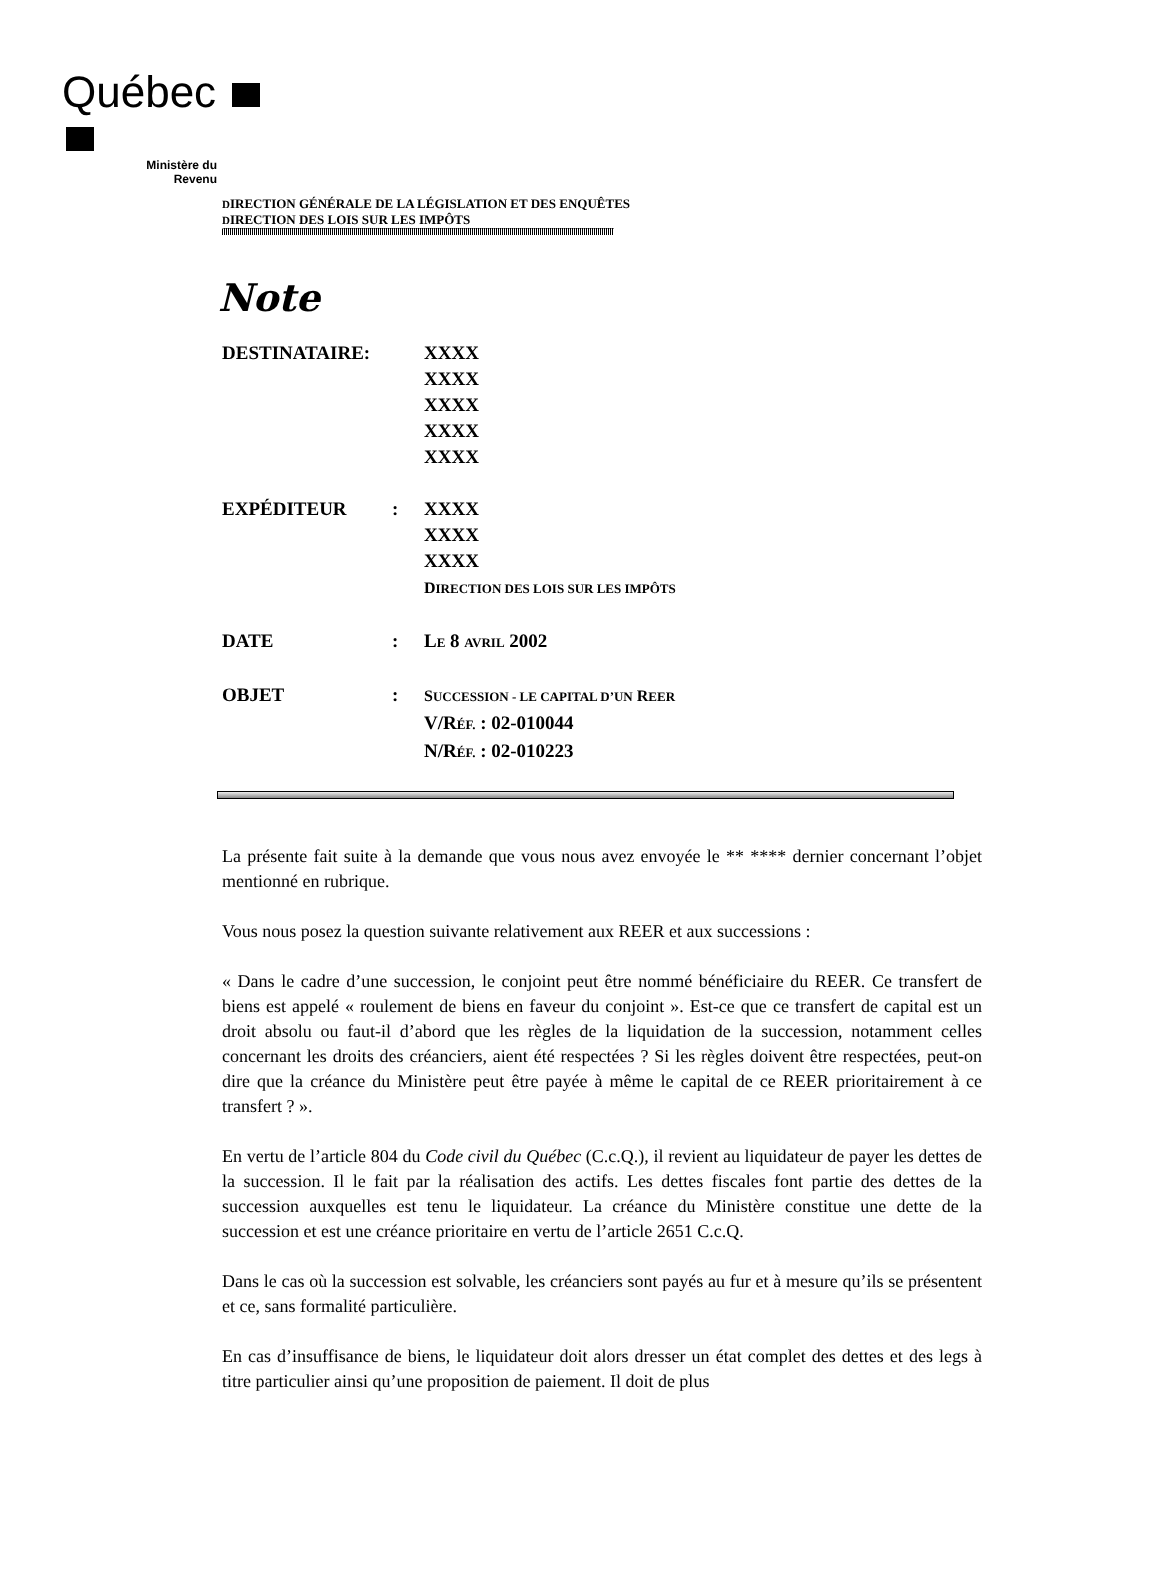Québec
Ministère du
Revenu
DIRECTION GÉNÉRALE DE LA LÉGISLATION ET DES ENQUÊTES
DIRECTION DES LOIS SUR LES IMPÔTS
Note
| DESTINATAIRE: | | XXXX XXXX XXXX XXXX XXXX |
| EXPÉDITEUR | : | XXXX XXXX XXXX D IRECTION DES LOIS SUR LES IMPÔTS |
| DATE | : | L E 8 AVRIL 2002 |
| OBJET | : | S UCCESSION - LE CAPITAL D’UN R EER V/R ÉF. : 02-010044 N/R ÉF. : 02-010223 |
La présente fait suite à la demande que vous nous avez envoyée le ** **** dernier concernant l’objet mentionné en rubrique.
Vous nous posez la question suivante relativement aux REER et aux successions :
« Dans le cadre d’une succession, le conjoint peut être nommé bénéficiaire du REER. Ce transfert de biens est appelé « roulement de biens en faveur du conjoint ». Est-ce que ce transfert de capital est un droit absolu ou faut-il d’abord que les règles de la liquidation de la succession, notamment celles concernant les droits des créanciers, aient été respectées ? Si les règles doivent être respectées, peut-on dire que la créance du Ministère peut être payée à même le capital de ce REER prioritairement à ce transfert ? ».
En vertu de l’article 804 du Code civil du Québec (C.c.Q.), il revient au liquidateur de payer les dettes de la succession. Il le fait par la réalisation des actifs. Les dettes fiscales font partie des dettes de la succession auxquelles est tenu le liquidateur. La créance du Ministère constitue une dette de la succession et est une créance prioritaire en vertu de l’article 2651 C.c.Q.
Dans le cas où la succession est solvable, les créanciers sont payés au fur et à mesure qu’ils se présentent et ce, sans formalité particulière.
En cas d’insuffisance de biens, le liquidateur doit alors dresser un état complet des dettes et des legs à titre particulier ainsi qu’une proposition de paiement. Il doit de plus